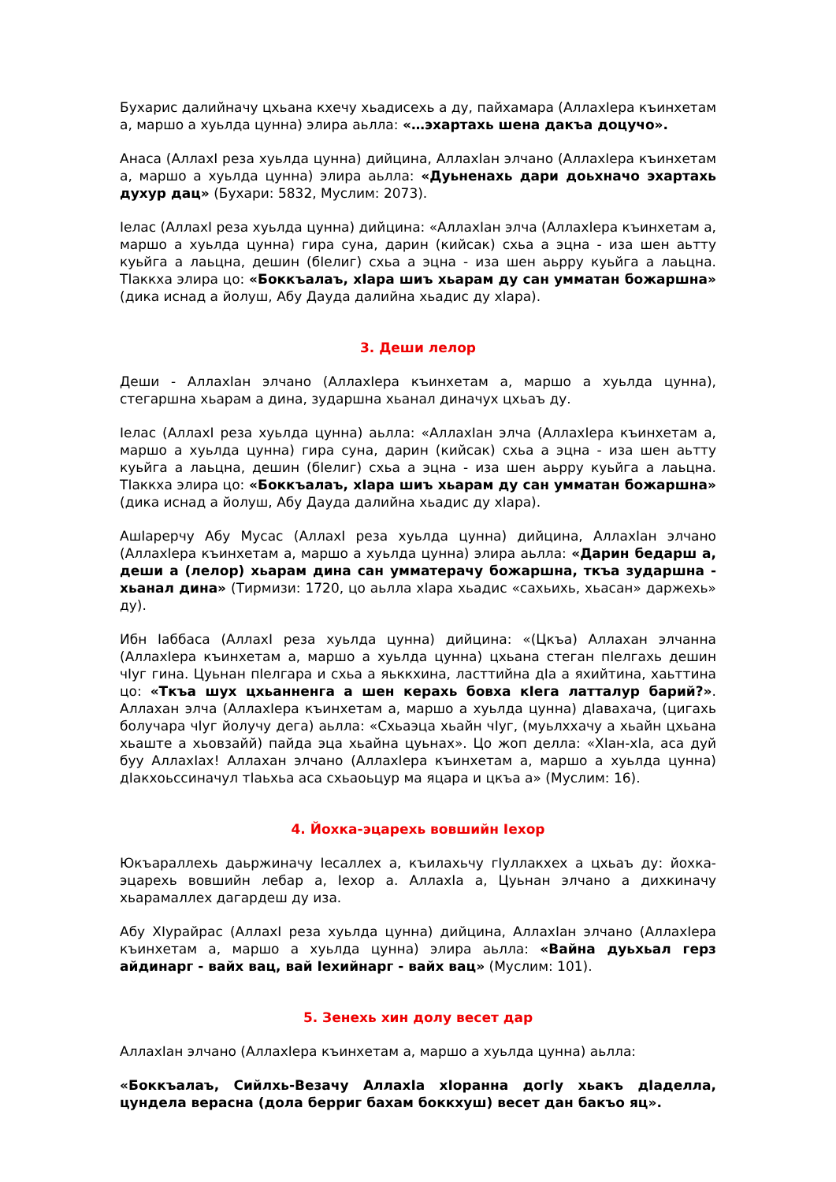Бухарис далийначу цхьана кхечу хьадисехь а ду, пайхамара (АллахIера къинхетам а, маршо а хуьлда цунна) элира аьлла: «…эхартахь шена дакъа доцучо».
Анаса (АллахI реза хуьлда цунна) дийцина, АллахIан элчано (АллахIера къинхетам а, маршо а хуьлда цунна) элира аьлла: «Дуьненахь дари доьхначо эхартахь духур дац» (Бухари: 5832, Муслим: 2073).
Iелас (АллахI реза хуьлда цунна) дийцина: «АллахIан элча (АллахIера къинхетам а, маршо а хуьлда цунна) гира суна, дарин (кийсак) схьа а эцна - иза шен аьтту куьйга а лаьцна, дешин (бIелиг) схьа а эцна - иза шен аьрру куьйга а лаьцна. ТIаккха элира цо: «Боккъалаъ, хIара шиъ хьарам ду сан умматан божаршна» (дика иснад а йолуш, Абу Дауда далийна хьадис ду хIара).
3. Деши лелор
Деши - АллахIан элчано (АллахIера къинхетам а, маршо а хуьлда цунна), стегаршна хьарам а дина, зударшна хьанал диначух цхьаъ ду.
Iелас (АллахI реза хуьлда цунна) аьлла: «АллахIан элча (АллахIера къинхетам а, маршо а хуьлда цунна) гира суна, дарин (кийсак) схьа а эцна - иза шен аьтту куьйга а лаьцна, дешин (бIелиг) схьа а эцна - иза шен аьрру куьйга а лаьцна. ТIаккха элира цо: «Боккъалаъ, хIара шиъ хьарам ду сан умматан божаршна» (дика иснад а йолуш, Абу Дауда далийна хьадис ду хIара).
АшIарерчу Абу Мусас (АллахI реза хуьлда цунна) дийцина, АллахIан элчано (АллахIера къинхетам а, маршо а хуьлда цунна) элира аьлла: «Дарин бедарш а, деши а (лелор) хьарам дина сан умматерачу божаршна, ткъа зударшна - хьанал дина» (Тирмизи: 1720, цо аьлла хIара хьадис «сахьихь, хьасан» даржехь» ду).
Ибн Iаббаса (АллахI реза хуьлда цунна) дийцина: «(Цкъа) Аллахан элчанна (АллахIера къинхетам а, маршо а хуьлда цунна) цхьана стеган пIелгахь дешин чIуг гина. Цуьнан пIелгара и схьа а яьккхина, ласттийна дIа а яхийтина, хаьттина цо: «Ткъа шух цхьанненга а шен керахь бовха кIега латталур барий?». Аллахан элча (АллахIера къинхетам а, маршо а хуьлда цунна) дIавахача, (цигахь болучара чIуг йолучу дега) аьлла: «Схьаэца хьайн чIуг, (муьлххачу а хьайн цхьана хьаште а хьовзайй) пайда эца хьайна цуьнах». Цо жоп делла: «ХIан-хIа, аса дуй буу АллахIах! Аллахан элчано (АллахIера къинхетам а, маршо а хуьлда цунна) дIакхоьссиначул тIаьхьа аса схьаоьцур ма яцара и цкъа а» (Муслим: 16).
4. Йохка-эцарехь вовшийн Iехор
Юкъараллехь даьржиначу Iесаллех а, къилахьчу гIуллакхех а цхьаъ ду: йохка-эцарехь вовшийн лебар а, Iехор а. АллахIа а, Цуьнан элчано а дихкиначу хьарамаллех дагардеш ду иза.
Абу ХIурайрас (АллахI реза хуьлда цунна) дийцина, АллахIан элчано (АллахIера къинхетам а, маршо а хуьлда цунна) элира аьлла: «Вайна дуьхьал герз айдинарг - вайх вац, вай Iехийнарг - вайх вац» (Муслим: 101).
5. Зенехь хин долу весет дар
АллахIан элчано (АллахIера къинхетам а, маршо а хуьлда цунна) аьлла:
«Боккъалаъ, Сийлхь-Везачу АллахIа хIоранна догIу хьакъ дIаделла, цундела верасна (дола берриг бахам боккхуш) весет дан бакъо яц».